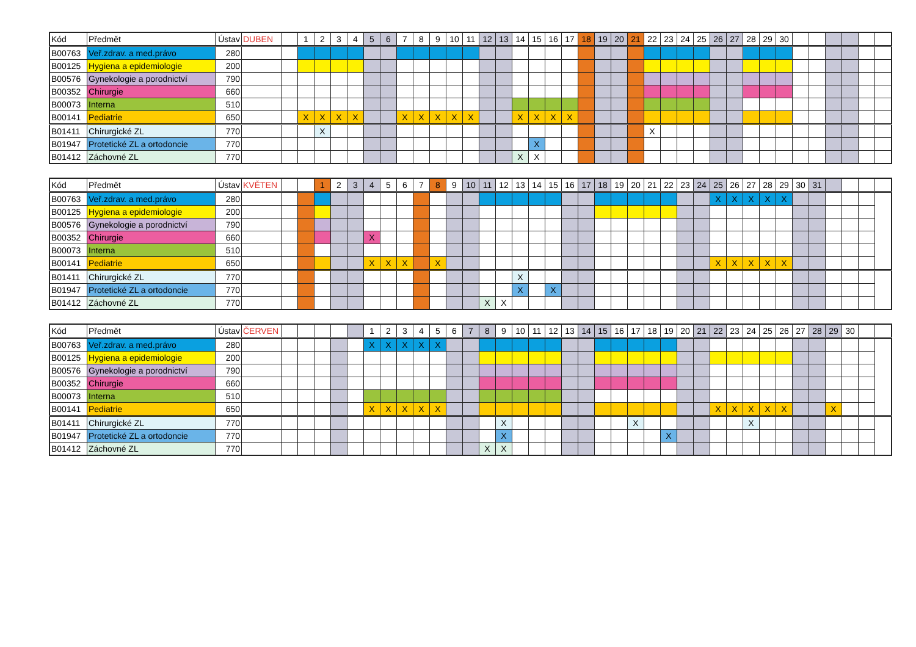| Kód | Předmět | Ústav | DUBEN | | 1 | 2 | 3 | 4 | 5 | 6 | 7 | 8 | 9 | 10 | 11 | 12 | 13 | 14 | 15 | 16 | 17 | 18 | 19 | 20 | 21 | 22 | 23 | 24 | 25 | 26 | 27 | 28 | 29 | 30 | | | | | | |
| B00763 | Veř.zdrav. a med.právo | 280 | | | | | | | | | | | | | | | | | | | | | | | | | | | | | | | | | | | | | | |
| B00125 | Hygiena a epidemiologie | 200 | | | | | | | | | | | | | | | | | | | | | | | | | | | | | | | | | | | | | | |
| B00576 | Gynekologie a porodnictví | 790 | | | | | | | | | | | | | | | | | | | | | | | | | | | | | | | | | | | | | | |
| B00352 | Chirurgie | 660 | | | | | | | | | | | | | | | | | | | | | | | | | | | | | | | | | | | | | | |
| B00073 | Interna | 510 | | | | | | | | | | | | | | | | | | | | | | | | | | | | | | | | | | | | | | |
| B00141 | Pediatrie | 650 | | | X | X | X | X | | | X | X | X | X | X | | | X | X | X | X | | | | | | | | | | | | | | | | | | | |
| B01411 | Chirurgické ZL | 770 | | | | X | | | | | | | | | | | | | | | | | | | | X | | | | | | | | | | | | | | |
| B01947 | Protetické ZL a ortodoncie | 770 | | | | | | | | | | | | | | | | | X | | | | | | | | | | | | | | | | | | | | | |
| B01412 | Záchovné ZL | 770 | | | | | | | | | | | | | | | | X | X | | | | | | | | | | | | | | | | | | | | | |
| Kód | Předmět | Ústav | KVĚTEN | | | 1 | 2 | 3 | 4 | 5 | 6 | 7 | 8 | 9 | 10 | 11 | 12 | 13 | 14 | 15 | 16 | 17 | 18 | 19 | 20 | 21 | 22 | 23 | 24 | 25 | 26 | 27 | 28 | 29 | 30 | 31 | | | | |
| B00763 | Veř.zdrav. a med.právo | 280 | | | | | | | | | | | | | | | | | | | | | | | | | | | | X | X | X | X | X | | | | | | |
| B00125 | Hygiena a epidemiologie | 200 | | | | | | | | | | | | | | | | | | | | | | | | | | | | | | | | | | | | | | |
| B00576 | Gynekologie a porodnictví | 790 | | | | | | | | | | | | | | | | | | | | | | | | | | | | | | | | | | | | | | |
| B00352 | Chirurgie | 660 | | | | | | | X | | | | | | | | | | | | | | | | | | | | | | | | | | | | | | | |
| B00073 | Interna | 510 | | | | | | | | | | | | | | | | | | | | | | | | | | | | | | | | | | | | | | |
| B00141 | Pediatrie | 650 | | | | | | | X | X | X | | X | | | | | | | | | | | | | | | | | X | X | X | X | X | | | | | | |
| B01411 | Chirurgické ZL | 770 | | | | | | | | | | | | | | | | X | | | | | | | | | | | | | | | | | | | | | | |
| B01947 | Protetické ZL a ortodoncie | 770 | | | | | | | | | | | | | | | | X | | X | | | | | | | | | | | | | | | | | | | | |
| B01412 | Záchovné ZL | 770 | | | | | | | | | | | | | | X | X | | | | | | | | | | | | | | | | | | | | | | | |
| Kód | Předmět | Ústav | ČERVEN | | | | | | 1 | 2 | 3 | 4 | 5 | 6 | 7 | 8 | 9 | 10 | 11 | 12 | 13 | 14 | 15 | 16 | 17 | 18 | 19 | 20 | 21 | 22 | 23 | 24 | 25 | 26 | 27 | 28 | 29 | 30 | | |
| B00763 | Veř.zdrav. a med.právo | 280 | | | | | | | X | X | X | X | X | | | | | | | | | | | | | | | | | | | | | | | | | | | |
| B00125 | Hygiena a epidemiologie | 200 | | | | | | | | | | | | | | | | | | | | | | | | | | | | | | | | | | | | | | |
| B00576 | Gynekologie a porodnictví | 790 | | | | | | | | | | | | | | | | | | | | | | | | | | | | | | | | | | | | | | |
| B00352 | Chirurgie | 660 | | | | | | | | | | | | | | | | | | | | | | | | | | | | | | | | | | | | | | |
| B00073 | Interna | 510 | | | | | | | | | | | | | | | | | | | | | | | | | | | | | | | | | | | | | | |
| B00141 | Pediatrie | 650 | | | | | | | X | X | X | X | X | | | | | | | | | | | | | | | | | X | X | X | X | X | | | X | | | |
| B01411 | Chirurgické ZL | 770 | | | | | | | | | | | | | | | X | | | | | | | | X | | | | | | | X | | | | | | | | |
| B01947 | Protetické ZL a ortodoncie | 770 | | | | | | | | | | | | | | | X | | | | | | | | | | X | | | | | | | | | | | | | |
| B01412 | Záchovné ZL | 770 | | | | | | | | | | | | | | X | X | | | | | | | | | | | | | | | | | | | | | | | |